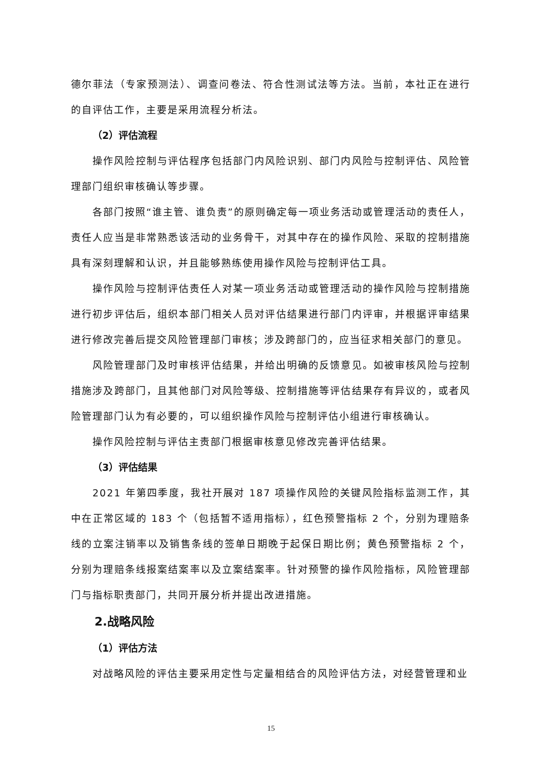德尔菲法（专家预测法）、调查问卷法、符合性测试法等方法。当前，本社正在进行的自评估工作，主要是采用流程分析法。
（2）评估流程
操作风险控制与评估程序包括部门内风险识别、部门内风险与控制评估、风险管理部门组织审核确认等步骤。
各部门按照“谁主管、谁负责”的原则确定每一项业务活动或管理活动的责任人，责任人应当是非常熟悉该活动的业务骨干，对其中存在的操作风险、采取的控制措施具有深刻理解和认识，并且能够熟练使用操作风险与控制评估工具。
操作风险与控制评估责任人对某一项业务活动或管理活动的操作风险与控制措施进行初步评估后，组织本部门相关人员对评估结果进行部门内评审，并根据评审结果进行修改完善后提交风险管理部门审核；涉及跨部门的，应当征求相关部门的意见。
风险管理部门及时审核评估结果，并给出明确的反馈意见。如被审核风险与控制措施涉及跨部门，且其他部门对风险等级、控制措施等评估结果存有异议的，或者风险管理部门认为有必要的，可以组织操作风险与控制评估小组进行审核确认。
操作风险控制与评估主责部门根据审核意见修改完善评估结果。
（3）评估结果
2021 年第四季度，我社开展对 187 项操作风险的关键风险指标监测工作，其中在正常区域的 183 个（包括暂不适用指标），红色预警指标 2 个，分别为理赔条线的立案注销率以及销售条线的签单日期晚于起保日期比例；黄色预警指标 2 个，分别为理赔条线报案结案率以及立案结案率。针对预警的操作风险指标，风险管理部门与指标职责部门，共同开展分析并提出改进措施。
2.战略风险
（1）评估方法
对战略风险的评估主要采用定性与定量相结合的风险评估方法，对经营管理和业
15